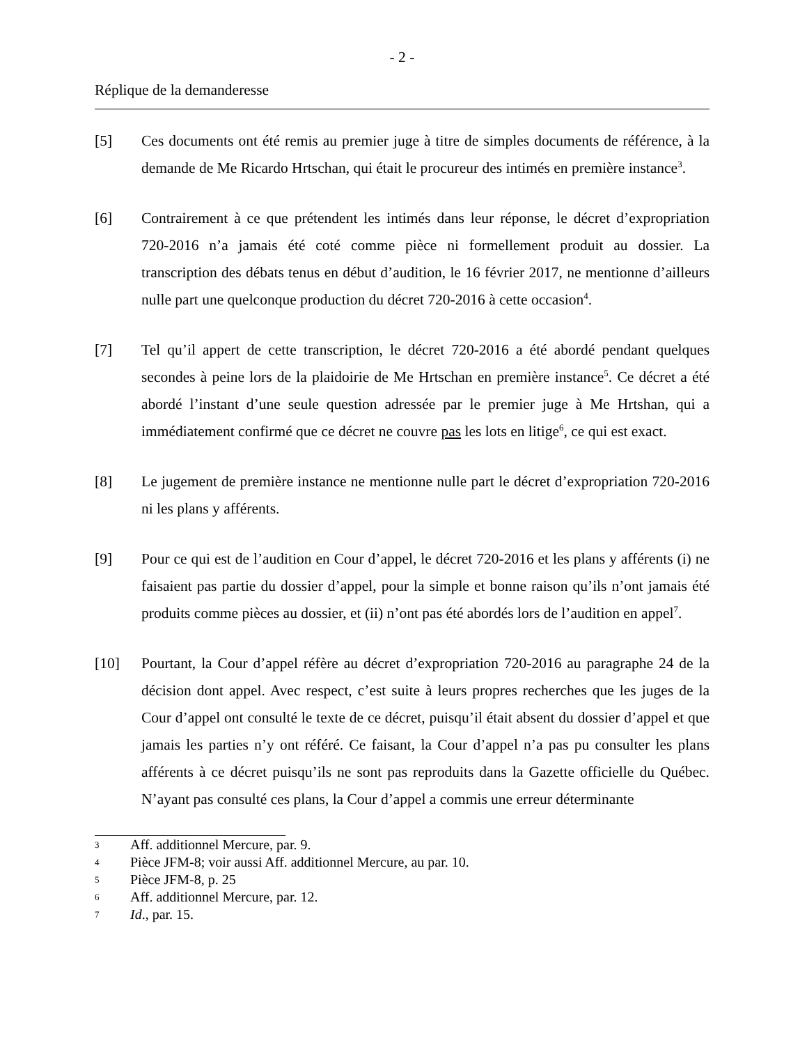- 2 -
Réplique de la demanderesse
[5] Ces documents ont été remis au premier juge à titre de simples documents de référence, à la demande de Me Ricardo Hrtschan, qui était le procureur des intimés en première instance<sup>3</sup>.
[6] Contrairement à ce que prétendent les intimés dans leur réponse, le décret d’expropriation 720-2016 n’a jamais été coté comme pièce ni formellement produit au dossier. La transcription des débats tenus en début d’audition, le 16 février 2017, ne mentionne d’ailleurs nulle part une quelconque production du décret 720-2016 à cette occasion<sup>4</sup>.
[7] Tel qu’il appert de cette transcription, le décret 720-2016 a été abordé pendant quelques secondes à peine lors de la plaidoirie de Me Hrtschan en première instance<sup>5</sup>. Ce décret a été abordé l’instant d’une seule question adressée par le premier juge à Me Hrtshan, qui a immédiatement confirmé que ce décret ne couvre pas les lots en litige<sup>6</sup>, ce qui est exact.
[8] Le jugement de première instance ne mentionne nulle part le décret d’expropriation 720-2016 ni les plans y afférents.
[9] Pour ce qui est de l’audition en Cour d’appel, le décret 720-2016 et les plans y afférents (i) ne faisaient pas partie du dossier d’appel, pour la simple et bonne raison qu’ils n’ont jamais été produits comme pièces au dossier, et (ii) n’ont pas été abordés lors de l’audition en appel<sup>7</sup>.
[10] Pourtant, la Cour d’appel réfère au décret d’expropriation 720-2016 au paragraphe 24 de la décision dont appel. Avec respect, c’est suite à leurs propres recherches que les juges de la Cour d’appel ont consulté le texte de ce décret, puisqu’il était absent du dossier d’appel et que jamais les parties n’y ont référé. Ce faisant, la Cour d’appel n’a pas pu consulter les plans afférents à ce décret puisqu’ils ne sont pas reproduits dans la Gazette officielle du Québec. N’ayant pas consulté ces plans, la Cour d’appel a commis une erreur déterminante
3 Aff. additionnel Mercure, par. 9.
4 Pièce JFM-8; voir aussi Aff. additionnel Mercure, au par. 10.
5 Pièce JFM-8, p. 25
6 Aff. additionnel Mercure, par. 12.
7 Id., par. 15.